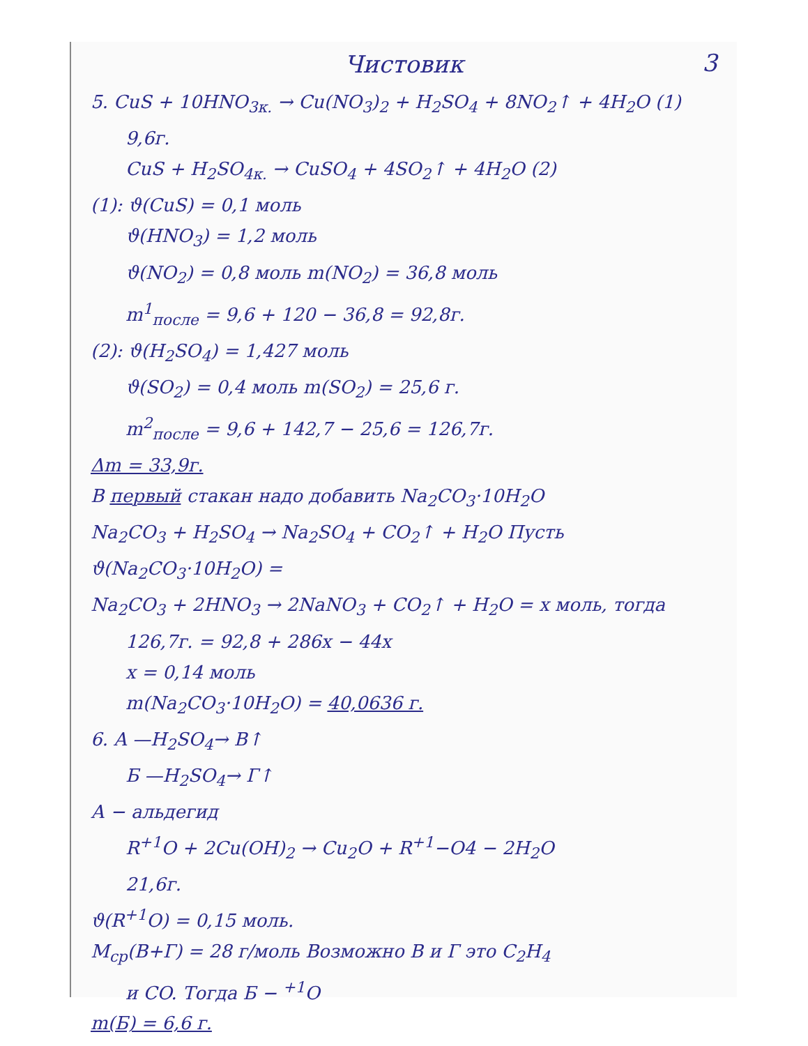3
Чистовик
5. CuS + 10HNO<sub>3к.</sub> → Cu(NO<sub>3</sub>)<sub>2</sub> + H<sub>2</sub>SO<sub>4</sub> + 8NO<sub>2</sub>↑ + 4H<sub>2</sub>O (1)
9,6г.
CuS + H<sub>2</sub>SO<sub>4к.</sub> → CuSO<sub>4</sub> + 4SO<sub>2</sub>↑ + 4H<sub>2</sub>O (2)
(1): ϑ(CuS) = 0,1 моль
ϑ(HNO<sub>3</sub>) = 1,2 моль
ϑ(NO<sub>2</sub>) = 0,8 моль m(NO<sub>2</sub>) = 36,8 моль
m<sup>1</sup><sub>после</sub> = 9,6 + 120 − 36,8 = 92,8г.
(2): ϑ(H<sub>2</sub>SO<sub>4</sub>) = 1,427 моль
ϑ(SO<sub>2</sub>) = 0,4 моль m(SO<sub>2</sub>) = 25,6 г.
m<sup>2</sup><sub>после</sub> = 9,6 + 142,7 − 25,6 = 126,7г.
Δm = 33,9г.
В первый стакан надо добавить Na<sub>2</sub>CO<sub>3</sub>·10H<sub>2</sub>O
Na<sub>2</sub>CO<sub>3</sub> + H<sub>2</sub>SO<sub>4</sub> → Na<sub>2</sub>SO<sub>4</sub> + CO<sub>2</sub>↑ + H<sub>2</sub>O Пусть ϑ(Na<sub>2</sub>CO<sub>3</sub>·10H<sub>2</sub>O) =
Na<sub>2</sub>CO<sub>3</sub> + 2HNO<sub>3</sub> → 2NaNO<sub>3</sub> + CO<sub>2</sub>↑ + H<sub>2</sub>O = x моль, тогда
126,7г. = 92,8 + 286x − 44x
x = 0,14 моль
m(Na<sub>2</sub>CO<sub>3</sub>·10H<sub>2</sub>O) = 40,0636 г.
6. A —H<sub>2</sub>SO<sub>4</sub>→ В↑
Б —H<sub>2</sub>SO<sub>4</sub>→ Г↑
А − альдегид
R<sup>+1</sup>O + 2Cu(OH)<sub>2</sub> → Cu<sub>2</sub>O + R<sup>+1</sup>−O4 − 2H<sub>2</sub>O
21,6г.
ϑ(R<sup>+1</sup>O) = 0,15 моль.
M<sub>ср</sub>(В+Г) = 28 г/моль Возможно В и Г это C<sub>2</sub>H<sub>4</sub>
и CO. Тогда Б − <sup>+1</sup>O
m(Б) = 6,6 г.